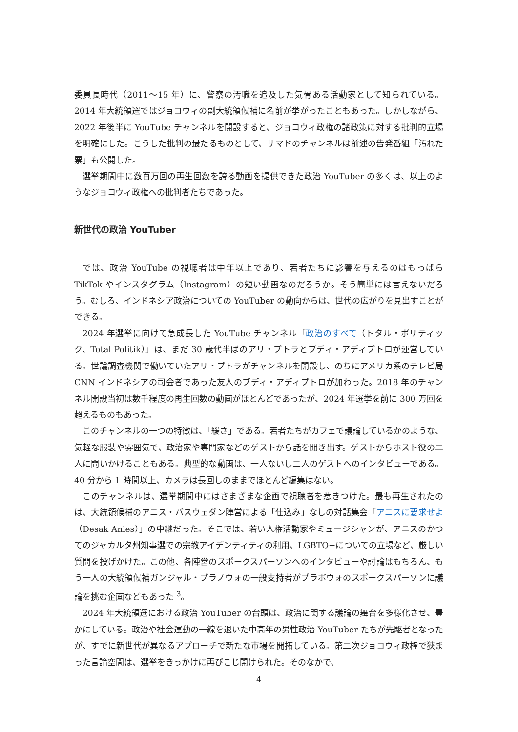委員長時代（2011〜15 年）に、警察の汚職を追及した気骨ある活動家として知られている。2014 年大統領選ではジョコウィの副大統領候補に名前が挙がったこともあった。しかしながら、2022 年後半に YouTube チャンネルを開設すると、ジョコウィ政権の諸政策に対する批判的立場を明確にした。こうした批判の最たるものとして、サマドのチャンネルは前述の告発番組「汚れた票」も公開した。
選挙期間中に数百万回の再生回数を誇る動画を提供できた政治 YouTuber の多くは、以上のようなジョコウィ政権への批判者たちであった。
新世代の政治 YouTuber
では、政治 YouTube の視聴者は中年以上であり、若者たちに影響を与えるのはもっぱら TikTok やインスタグラム（Instagram）の短い動画なのだろうか。そう簡単には言えないだろう。むしろ、インドネシア政治についての YouTuber の動向からは、世代の広がりを見出すことができる。
2024 年選挙に向けて急成長した YouTube チャンネル「政治のすべて（トタル・ポリティック、Total Politik）」は、まだ 30 歳代半ばのアリ・プトラとブディ・アディプトロが運営している。世論調査機関で働いていたアリ・プトラがチャンネルを開設し、のちにアメリカ系のテレビ局 CNN インドネシアの司会者であった友人のブディ・アディプトロが加わった。2018 年のチャンネル開設当初は数千程度の再生回数の動画がほとんどであったが、2024 年選挙を前に 300 万回を超えるものもあった。
このチャンネルの一つの特徴は、「緩さ」である。若者たちがカフェで議論しているかのような、気軽な服装や雰囲気で、政治家や専門家などのゲストから話を聞き出す。ゲストからホスト役の二人に問いかけることもある。典型的な動画は、一人ないし二人のゲストへのインタビューである。40 分から 1 時間以上、カメラは長回しのままでほとんど編集はない。
このチャンネルは、選挙期間中にはさまざまな企画で視聴者を惹きつけた。最も再生されたのは、大統領候補のアニス・バスウェダン陣営による「仕込み」なしの対話集会「アニスに要求せよ（Desak Anies）」の中継だった。そこでは、若い人権活動家やミュージシャンが、アニスのかつてのジャカルタ州知事選での宗教アイデンティティの利用、LGBTQ+についての立場など、厳しい質問を投げかけた。この他、各陣営のスポークスパーソンへのインタビューや討論はもちろん、もう一人の大統領候補ガンジャル・プラノウォの一般支持者がプラボウォのスポークスパーソンに議論を挑む企画などもあった <sup>3</sup>。
2024 年大統領選における政治 YouTuber の台頭は、政治に関する議論の舞台を多様化させ、豊かにしている。政治や社会運動の一線を退いた中高年の男性政治 YouTuber たちが先駆者となったが、すでに新世代が異なるアプローチで新たな市場を開拓している。第二次ジョコウィ政権で狭まった言論空間は、選挙をきっかけに再びこじ開けられた。そのなかで、
4